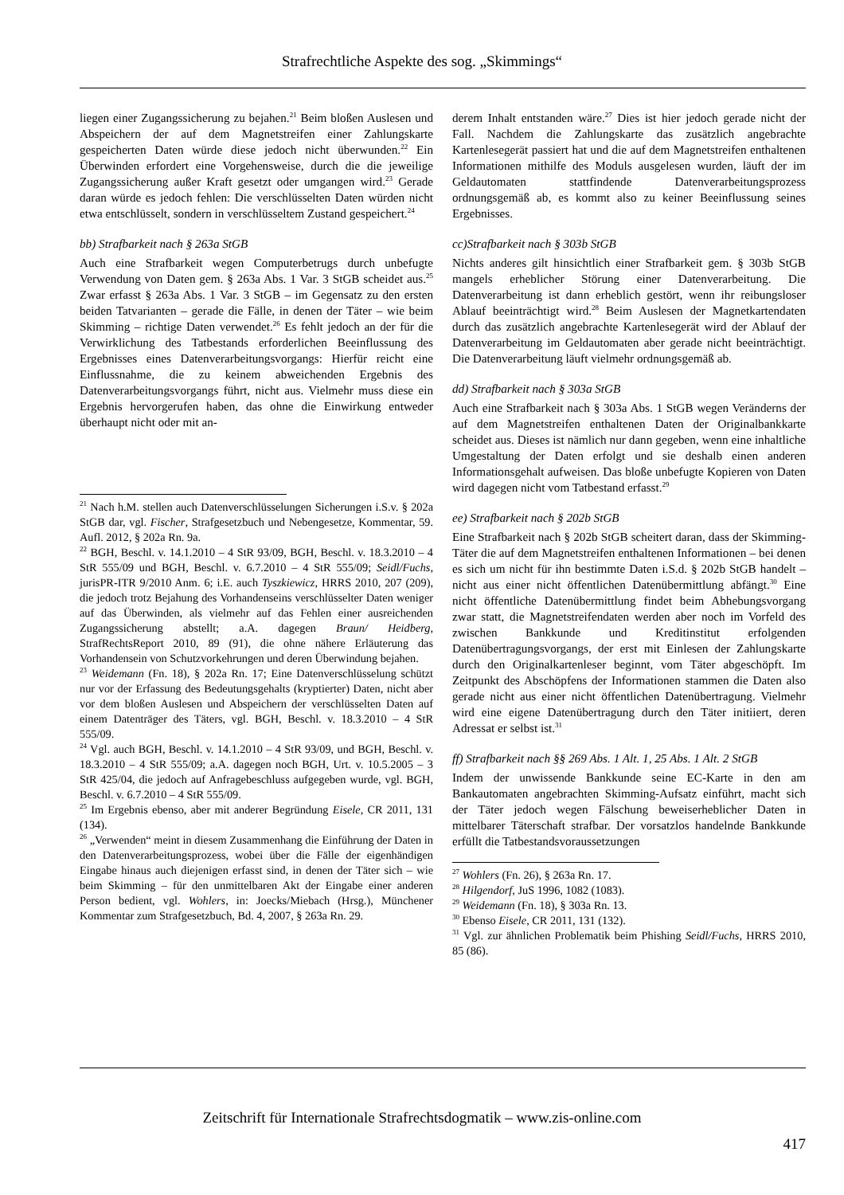Strafrechtliche Aspekte des sog. „Skimmings“
liegen einer Zugangssicherung zu bejahen.<sup>21</sup> Beim bloßen Auslesen und Abspeichern der auf dem Magnetstreifen einer Zahlungskarte gespeicherten Daten würde diese jedoch nicht überwunden.<sup>22</sup> Ein Überwinden erfordert eine Vorgehensweise, durch die die jeweilige Zugangssicherung außer Kraft gesetzt oder umgangen wird.<sup>23</sup> Gerade daran würde es jedoch fehlen: Die verschlüsselten Daten würden nicht etwa entschlüsselt, sondern in verschlüsseltem Zustand gespeichert.<sup>24</sup>
bb) Strafbarkeit nach § 263a StGB
Auch eine Strafbarkeit wegen Computerbetrugs durch unbefugte Verwendung von Daten gem. § 263a Abs. 1 Var. 3 StGB scheidet aus.<sup>25</sup> Zwar erfasst § 263a Abs. 1 Var. 3 StGB – im Gegensatz zu den ersten beiden Tatvarianten – gerade die Fälle, in denen der Täter – wie beim Skimming – richtige Daten verwendet.<sup>26</sup> Es fehlt jedoch an der für die Verwirklichung des Tatbestands erforderlichen Beeinflussung des Ergebnisses eines Datenverarbeitungsvorgangs: Hierfür reicht eine Einflussnahme, die zu keinem abweichenden Ergebnis des Datenverarbeitungsvorgangs führt, nicht aus. Vielmehr muss diese ein Ergebnis hervorgerufen haben, das ohne die Einwirkung entweder überhaupt nicht oder mit an-
<sup>21</sup> Nach h.M. stellen auch Datenverschlüsselungen Sicherungen i.S.v. § 202a StGB dar, vgl. Fischer, Strafgesetzbuch und Nebengesetze, Kommentar, 59. Aufl. 2012, § 202a Rn. 9a.
<sup>22</sup> BGH, Beschl. v. 14.1.2010 – 4 StR 93/09, BGH, Beschl. v. 18.3.2010 – 4 StR 555/09 und BGH, Beschl. v. 6.7.2010 – 4 StR 555/09; Seidl/Fuchs, jurisPR-ITR 9/2010 Anm. 6; i.E. auch Tyszkiewicz, HRRS 2010, 207 (209), die jedoch trotz Bejahung des Vorhandenseins verschlüsselter Daten weniger auf das Überwinden, als vielmehr auf das Fehlen einer ausreichenden Zugangssicherung abstellt; a.A. dagegen Braun/ Heidberg, StrafRechtsReport 2010, 89 (91), die ohne nähere Erläuterung das Vorhandensein von Schutzvorkehrungen und deren Überwindung bejahen.
<sup>23</sup> Weidemann (Fn. 18), § 202a Rn. 17; Eine Datenverschlüsselung schützt nur vor der Erfassung des Bedeutungsgehalts (kryptierter) Daten, nicht aber vor dem bloßen Auslesen und Abspeichern der verschlüsselten Daten auf einem Datenträger des Täters, vgl. BGH, Beschl. v. 18.3.2010 – 4 StR 555/09.
<sup>24</sup> Vgl. auch BGH, Beschl. v. 14.1.2010 – 4 StR 93/09, und BGH, Beschl. v. 18.3.2010 – 4 StR 555/09; a.A. dagegen noch BGH, Urt. v. 10.5.2005 – 3 StR 425/04, die jedoch auf Anfragebeschluss aufgegeben wurde, vgl. BGH, Beschl. v. 6.7.2010 – 4 StR 555/09.
<sup>25</sup> Im Ergebnis ebenso, aber mit anderer Begründung Eisele, CR 2011, 131 (134).
<sup>26</sup> „Verwenden“ meint in diesem Zusammenhang die Einführung der Daten in den Datenverarbeitungsprozess, wobei über die Fälle der eigenhändigen Eingabe hinaus auch diejenigen erfasst sind, in denen der Täter sich – wie beim Skimming – für den unmittelbaren Akt der Eingabe einer anderen Person bedient, vgl. Wohlers, in: Joecks/Miebach (Hrsg.), Münchener Kommentar zum Strafgesetzbuch, Bd. 4, 2007, § 263a Rn. 29.
derem Inhalt entstanden wäre.<sup>27</sup> Dies ist hier jedoch gerade nicht der Fall. Nachdem die Zahlungskarte das zusätzlich angebrachte Kartenlesegerät passiert hat und die auf dem Magnetstreifen enthaltenen Informationen mithilfe des Moduls ausgelesen wurden, läuft der im Geldautomaten stattfindende Datenverarbeitungsprozess ordnungsgemäß ab, es kommt also zu keiner Beeinflussung seines Ergebnisses.
cc)Strafbarkeit nach § 303b StGB
Nichts anderes gilt hinsichtlich einer Strafbarkeit gem. § 303b StGB mangels erheblicher Störung einer Datenverarbeitung. Die Datenverarbeitung ist dann erheblich gestört, wenn ihr reibungsloser Ablauf beeinträchtigt wird.<sup>28</sup> Beim Auslesen der Magnetkartendaten durch das zusätzlich angebrachte Kartenlesegerät wird der Ablauf der Datenverarbeitung im Geldautomaten aber gerade nicht beeinträchtigt. Die Datenverarbeitung läuft vielmehr ordnungsgemäß ab.
dd) Strafbarkeit nach § 303a StGB
Auch eine Strafbarkeit nach § 303a Abs. 1 StGB wegen Veränderns der auf dem Magnetstreifen enthaltenen Daten der Originalbankkarte scheidet aus. Dieses ist nämlich nur dann gegeben, wenn eine inhaltliche Umgestaltung der Daten erfolgt und sie deshalb einen anderen Informationsgehalt aufweisen. Das bloße unbefugte Kopieren von Daten wird dagegen nicht vom Tatbestand erfasst.<sup>29</sup>
ee) Strafbarkeit nach § 202b StGB
Eine Strafbarkeit nach § 202b StGB scheitert daran, dass der Skimming-Täter die auf dem Magnetstreifen enthaltenen Informationen – bei denen es sich um nicht für ihn bestimmte Daten i.S.d. § 202b StGB handelt – nicht aus einer nicht öffentlichen Datenübermittlung abfängt.<sup>30</sup> Eine nicht öffentliche Datenübermittlung findet beim Abhebungsvorgang zwar statt, die Magnetstreifendaten werden aber noch im Vorfeld des zwischen Bankkunde und Kreditinstitut erfolgenden Datenübertragungsvorgangs, der erst mit Einlesen der Zahlungskarte durch den Originalkartenleser beginnt, vom Täter abgeschöpft. Im Zeitpunkt des Abschöpfens der Informationen stammen die Daten also gerade nicht aus einer nicht öffentlichen Datenübertragung. Vielmehr wird eine eigene Datenübertragung durch den Täter initiiert, deren Adressat er selbst ist.<sup>31</sup>
ff) Strafbarkeit nach §§ 269 Abs. 1 Alt. 1, 25 Abs. 1 Alt. 2 StGB
Indem der unwissende Bankkunde seine EC-Karte in den am Bankautomaten angebrachten Skimming-Aufsatz einführt, macht sich der Täter jedoch wegen Fälschung beweiserheblicher Daten in mittelbarer Täterschaft strafbar. Der vorsatzlos handelnde Bankkunde erfüllt die Tatbestandsvoraussetzungen
<sup>27</sup> Wohlers (Fn. 26), § 263a Rn. 17.
<sup>28</sup> Hilgendorf, JuS 1996, 1082 (1083).
<sup>29</sup> Weidemann (Fn. 18), § 303a Rn. 13.
<sup>30</sup> Ebenso Eisele, CR 2011, 131 (132).
<sup>31</sup> Vgl. zur ähnlichen Problematik beim Phishing Seidl/Fuchs, HRRS 2010, 85 (86).
Zeitschrift für Internationale Strafrechtsdogmatik – www.zis-online.com
417